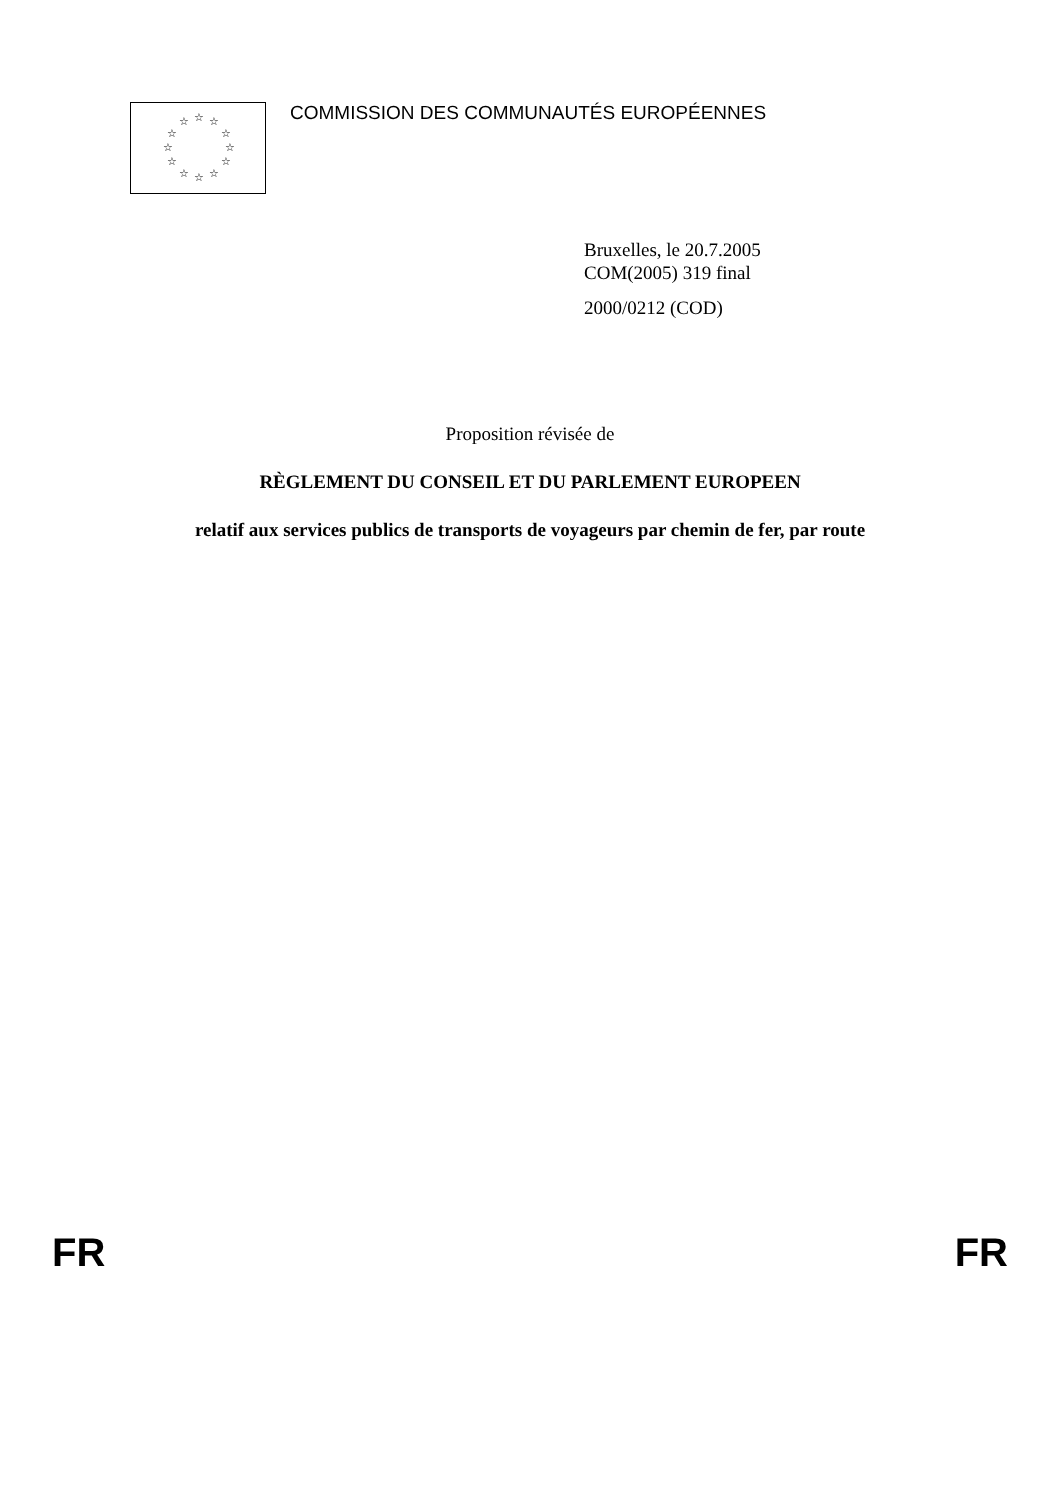☆ ☆ ☆
☆ ☆
☆ ☆
☆ ☆
☆ ☆ ☆
COMMISSION DES COMMUNAUTÉS EUROPÉENNES
Bruxelles, le 20.7.2005
COM(2005) 319 final
2000/0212 (COD)
Proposition révisée de
RÈGLEMENT DU CONSEIL ET DU PARLEMENT EUROPEEN
relatif aux services publics de transports de voyageurs par chemin de fer, par route
FR FR